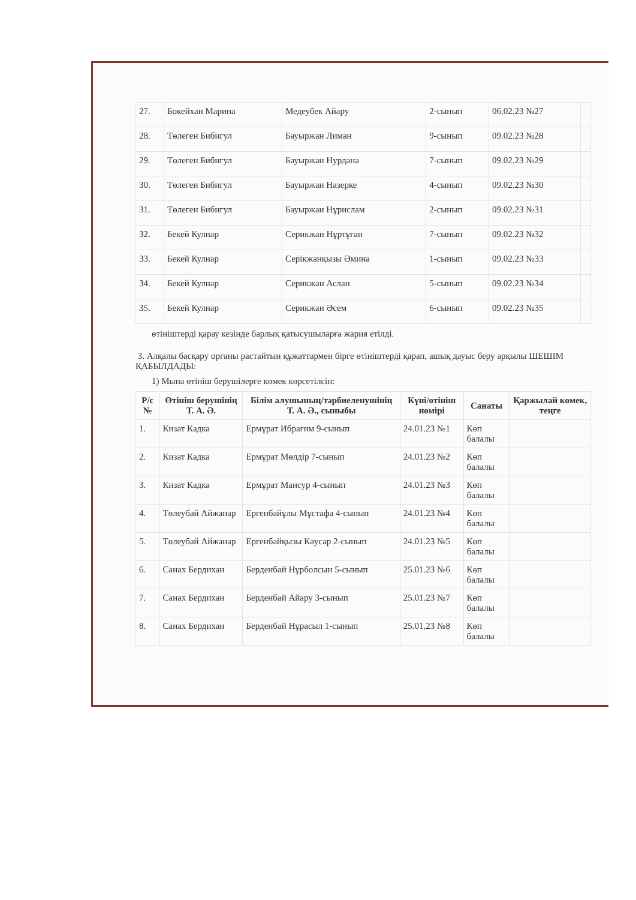| 27. | Бокейхан Марина | Медеубек Айару | 2-сынып | 06.02.23 №27 | |
| 28. | Төлеген Бибигул | Бауыржан Лиман | 9-сынып | 09.02.23 №28 | |
| 29. | Төлеген Бибигул | Бауыржан Нурдана | 7-сынып | 09.02.23 №29 | |
| 30. | Төлеген Бибигул | Бауыржан Назерке | 4-сынып | 09.02.23 №30 | |
| 31. | Төлеген Бибигул | Бауыржан Нұрислам | 2-сынып | 09.02.23 №31 | |
| 32. | Бекей Кулнар | Серикжан Нұртұған | 7-сынып | 09.02.23 №32 | |
| 33. | Бекей Кулнар | Серікжанқызы Әмина | 1-сынып | 09.02.23 №33 | |
| 34. | Бекей Кулнар | Серикжан Аслан | 5-сынып | 09.02.23 №34 | |
| 35. | Бекей Кулнар | Серикжан Әсем | 6-сынып | 09.02.23 №35 | |
өтініштерді қарау кезінде барлық қатысушыларға жария етілді.
3. Алқалы басқару органы растайтын құжаттармен бірге өтініштерді қарап, ашық дауыс беру арқылы ШЕШІМ ҚАБЫЛДАДЫ:
1) Мына өтініш берушілерге көмек көрсетілсін:
| Р/с № | Өтініш берушінің Т. А. Ә. | Білім алушының/тәрбиеленушінің Т. А. Ә., сыныбы | Күні/өтініш нөмірі | Санаты | Қаржылай көмек, теңге |
| --- | --- | --- | --- | --- | --- |
| 1. | Кизат Кадка | Ермұрат Ибрагим 9-сынып | 24.01.23 №1 | Көп балалы | |
| 2. | Кизат Кадка | Ермұрат Мөлдір 7-сынып | 24.01.23 №2 | Көп балалы | |
| 3. | Кизат Кадка | Ермұрат Мансур 4-сынып | 24.01.23 №3 | Көп балалы | |
| 4. | Төлеубай Айжанар | Ергенбайұлы Мұстафа 4-сынып | 24.01.23 №4 | Көп балалы | |
| 5. | Төлеубай Айжанар | Ергенбайқызы Кәусар 2-сынып | 24.01.23 №5 | Көп балалы | |
| 6. | Санах Бердихан | Берденбай Нұрболсын 5-сынып | 25.01.23 №6 | Көп балалы | |
| 7. | Санах Бердихан | Берденбай Айару 3-сынып | 25.01.23 №7 | Көп балалы | |
| 8. | Санах Бердихан | Берденбай Нұрасыл 1-сынып | 25.01.23 №8 | Көп балалы | |